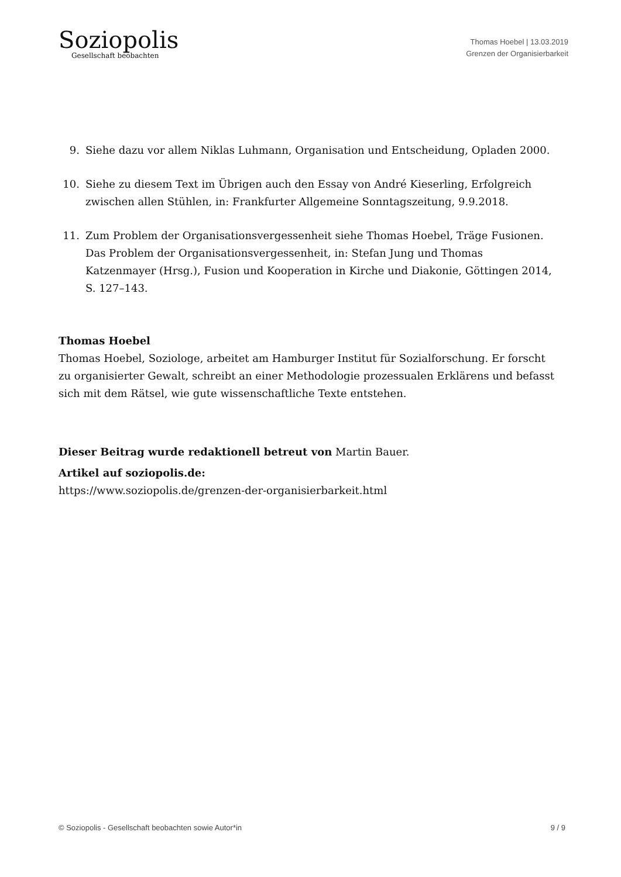Soziopolis
Gesellschaft beobachten
Thomas Hoebel | 13.03.2019
Grenzen der Organisierbarkeit
9. Siehe dazu vor allem Niklas Luhmann, Organisation und Entscheidung, Opladen 2000.
10. Siehe zu diesem Text im Übrigen auch den Essay von André Kieserling, Erfolgreich zwischen allen Stühlen, in: Frankfurter Allgemeine Sonntagszeitung, 9.9.2018.
11. Zum Problem der Organisationsvergessenheit siehe Thomas Hoebel, Träge Fusionen. Das Problem der Organisationsvergessenheit, in: Stefan Jung und Thomas Katzenmayer (Hrsg.), Fusion und Kooperation in Kirche und Diakonie, Göttingen 2014, S. 127–143.
Thomas Hoebel
Thomas Hoebel, Soziologe, arbeitet am Hamburger Institut für Sozialforschung. Er forscht zu organisierter Gewalt, schreibt an einer Methodologie prozessualen Erklärens und befasst sich mit dem Rätsel, wie gute wissenschaftliche Texte entstehen.
Dieser Beitrag wurde redaktionell betreut von Martin Bauer.
Artikel auf soziopolis.de:
https://www.soziopolis.de/grenzen-der-organisierbarkeit.html
© Soziopolis - Gesellschaft beobachten sowie Autor*in 9 / 9